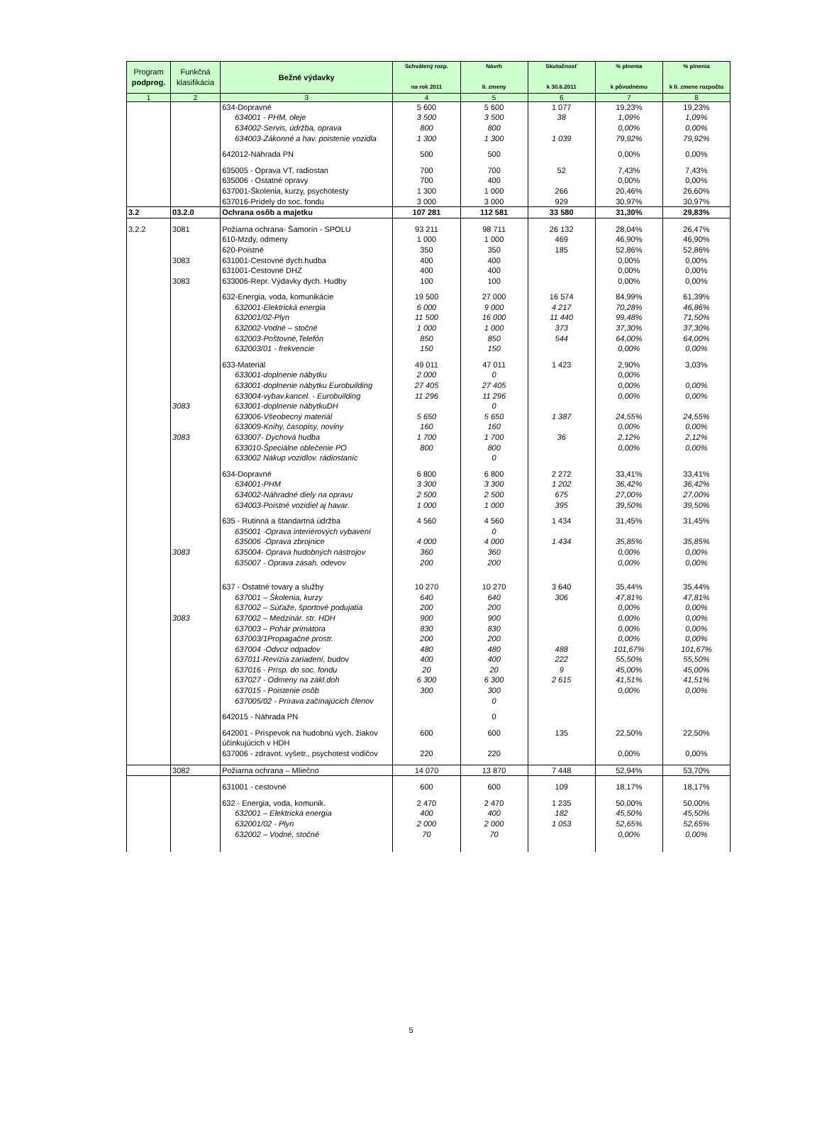| Program podprog. | Funkčná klasifikácia | Bežné výdavky | Schválený rozp. na rok 2011 | Návrh II. zmeny | Skutočnosť k 30.6.2011 | % plnenia k pôvodnému | % plnenia k II. zmene rozpočtu |
| --- | --- | --- | --- | --- | --- | --- | --- |
| 1 | 2 | 3 | 4 | 5 | 6 | 7 | 8 |
| | | 634-Dopravné | 5 600 | 5 600 | 1 077 | 19,23% | 19,23% |
| | | 634001 - PHM, oleje | 3 500 | 3 500 | 38 | 1,09% | 1,09% |
| | | 634002-Servis, údržba, oprava | 800 | 800 | | 0,00% | 0,00% |
| | | 634003-Zákonné a hav. poistenie vozidla | 1 300 | 1 300 | 1 039 | 79,92% | 79,92% |
| | | 642012-Náhrada PN | 500 | 500 | | 0,00% | 0,00% |
| | | 635005 - Oprava VT, radiostan | 700 | 700 | 52 | 7,43% | 7,43% |
| | | 635006 - Ostatné opravy | 700 | 400 | | 0,00% | 0,00% |
| | | 637001-Školenia, kurzy, psychotesty | 1 300 | 1 000 | 266 | 20,46% | 26,60% |
| | | 637016-Prídely do soc. fondu | 3 000 | 3 000 | 929 | 30,97% | 30,97% |
| 3.2 | 03.2.0 | Ochrana osôb a majetku | 107 281 | 112 581 | 33 580 | 31,30% | 29,83% |
| 3.2.2 | 3081 | Požiarna ochrana- Šamorín - SPOLU | 93 211 | 98 711 | 26 132 | 28,04% | 26,47% |
| | | 610-Mzdy, odmeny | 1 000 | 1 000 | 469 | 46,90% | 46,90% |
| | | 620-Poistné | 350 | 350 | 185 | 52,86% | 52,86% |
| | 3083 | 631001-Cestovné dych.hudba | 400 | 400 | | 0,00% | 0,00% |
| | | 631001-Cestovné DHZ | 400 | 400 | | 0,00% | 0,00% |
| | 3083 | 633006-Repr. Výdavky dych. Hudby | 100 | 100 | | 0,00% | 0,00% |
| | | 632-Energia, voda, komunikácie | 19 500 | 27 000 | 16 574 | 84,99% | 61,39% |
| | | 632001-Elektrická energia | 6 000 | 9 000 | 4 217 | 70,28% | 46,86% |
| | | 632001/02-Plyn | 11 500 | 16 000 | 11 440 | 99,48% | 71,50% |
| | | 632002-Vodné – stočné | 1 000 | 1 000 | 373 | 37,30% | 37,30% |
| | | 632003-Poštovné,Telefón | 850 | 850 | 544 | 64,00% | 64,00% |
| | | 632003/01 - frekvencie | 150 | 150 | | 0,00% | 0,00% |
| | | 633-Materiál | 49 011 | 47 011 | 1 423 | 2,90% | 3,03% |
| | | 633001-doplnenie nábytku | 2 000 | 0 | | 0,00% | |
| | | 633001-doplnenie nábytku Eurobuilding | 27 405 | 27 405 | | 0,00% | 0,00% |
| | | 633004-vybav.kancel. - Eurobuilding | 11 296 | 11 296 | | 0,00% | 0,00% |
| | 3083 | 633001-doplnenie nábytkuDH | | 0 | | | |
| | | 633006-Všeobecný materiál | 5 650 | 5 650 | 1 387 | 24,55% | 24,55% |
| | | 633009-Knihy, časopisy, noviny | 160 | 160 | | 0,00% | 0,00% |
| | 3083 | 633007- Dychová hudba | 1 700 | 1 700 | 36 | 2,12% | 2,12% |
| | | 633010-Špeciálne oblečenie PO | 800 | 800 | | 0,00% | 0,00% |
| | | 633002 Nákup vozidlov. rádiostaníc | | 0 | | | |
| | | 634-Dopravné | 6 800 | 6 800 | 2 272 | 33,41% | 33,41% |
| | | 634001-PHM | 3 300 | 3 300 | 1 202 | 36,42% | 36,42% |
| | | 634002-Náhradné diely na opravu | 2 500 | 2 500 | 675 | 27,00% | 27,00% |
| | | 634003-Poistné vozidiel aj havar. | 1 000 | 1 000 | 395 | 39,50% | 39,50% |
| | | 635 - Rutinná a štandartná údržba | 4 560 | 4 560 | 1 434 | 31,45% | 31,45% |
| | | 635001 -Oprava interiérových vybavení | | 0 | | | |
| | | 635006 -Oprava zbrojnice | 4 000 | 4 000 | 1 434 | 35,85% | 35,85% |
| | 3083 | 635004- Oprava hudobných nástrojov | 360 | 360 | | 0,00% | 0,00% |
| | | 635007 - Oprava zásah. odevov | 200 | 200 | | 0,00% | 0,00% |
| | | 637 - Ostatné tovary a služby | 10 270 | 10 270 | 3 640 | 35,44% | 35,44% |
| | | 637001 – Školenia, kurzy | 640 | 640 | 306 | 47,81% | 47,81% |
| | | 637002 – Súťaže, športové podujatia | 200 | 200 | | 0,00% | 0,00% |
| | 3083 | 637002 – Medzinár. str. HDH | 900 | 900 | | 0,00% | 0,00% |
| | | 637003 – Pohár primátora | 830 | 830 | | 0,00% | 0,00% |
| | | 637003/1Propagačné prostr. | 200 | 200 | | 0,00% | 0,00% |
| | | 637004 -Odvoz odpadov | 480 | 480 | 488 | 101,67% | 101,67% |
| | | 637011-Revízia zariadení, budov | 400 | 400 | 222 | 55,50% | 55,50% |
| | | 637016 - Prísp. do soc. fondu | 20 | 20 | 9 | 45,00% | 45,00% |
| | | 637027 - Odmeny na zákl.doh | 6 300 | 6 300 | 2 615 | 41,51% | 41,51% |
| | | 637015 - Poistenie osôb | 300 | 300 | | 0,00% | 0,00% |
| | | 637005/02 - Prírava začínajúcich členov | | 0 | | | |
| | | 642015 - Náhrada PN | | 0 | | | |
| | | 642001 - Príspevok na hudobnú vých. žiakov účinkujúcich v HDH | 600 | 600 | 135 | 22,50% | 22,50% |
| | | 637006 - zdravot. vyšetr., psychotest vodičov | 220 | 220 | | 0,00% | 0,00% |
| | 3082 | Požiarna ochrana – Mliečno | 14 070 | 13 870 | 7 448 | 52,94% | 53,70% |
| | | 631001 - cestovné | 600 | 600 | 109 | 18,17% | 18,17% |
| | | 632 - Energia, voda, komunik. | 2 470 | 2 470 | 1 235 | 50,00% | 50,00% |
| | | 632001 – Elektrická energia | 400 | 400 | 182 | 45,50% | 45,50% |
| | | 632001/02 - Plyn | 2 000 | 2 000 | 1 053 | 52,65% | 52,65% |
| | | 632002 – Vodné, stočné | 70 | 70 | | 0,00% | 0,00% |
5